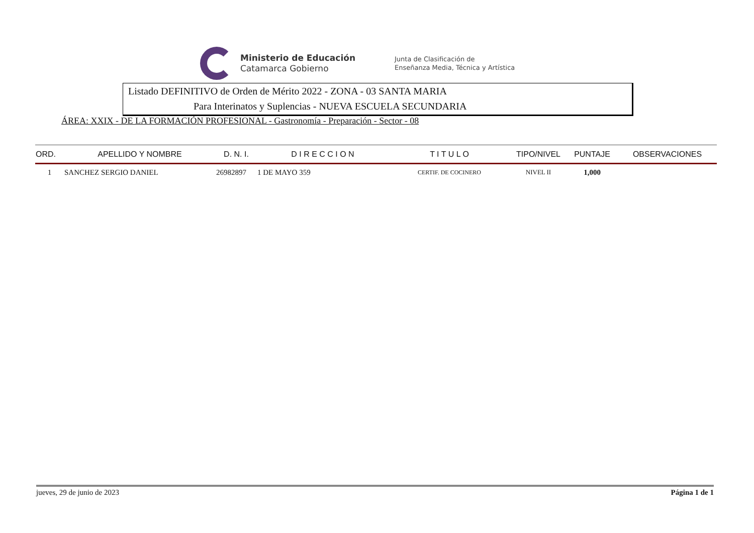Ministerio de Educación
Catamarca Gobierno
Junta de Clasificación de
Enseñanza Media, Técnica y Artística
Listado DEFINITIVO de Orden de Mérito 2022 - ZONA - 03 SANTA MARIA
Para Interinatos y Suplencias - NUEVA ESCUELA SECUNDARIA
ÁREA: XXIX - DE LA FORMACIÓN PROFESIONAL - Gastronomía - Preparación - Sector - 08
| ORD. | APELLIDO Y NOMBRE | D. N. I. | D I R E C C I O N | T I T U L O | TIPO/NIVEL | PUNTAJE | OBSERVACIONES |
| --- | --- | --- | --- | --- | --- | --- | --- |
| 1 | SANCHEZ SERGIO DANIEL | 26982897 | 1 DE MAYO 359 | CERTIF. DE COCINERO | NIVEL II | 1,000 | |
jueves, 29 de junio de 2023 Página 1 de 1